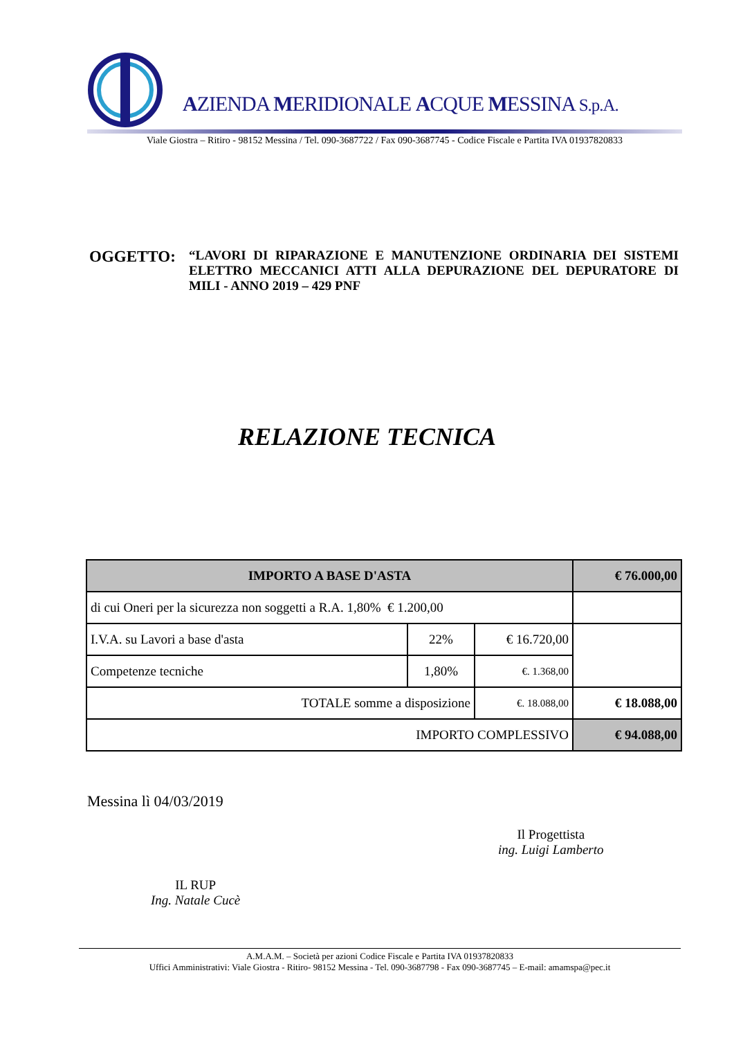AZIENDA MERIDIONALE ACQUE MESSINA S.p.A.
Viale Giostra – Ritiro - 98152 Messina / Tel. 090-3687722 / Fax 090-3687745 - Codice Fiscale e Partita IVA 01937820833
| OGGETTO: | “LAVORI DI RIPARAZIONE E MANUTENZIONE ORDINARIA DEI SISTEMI ELETTRO MECCANICI ATTI ALLA DEPURAZIONE DEL DEPURATORE DI MILI - ANNO 2019 – 429 PNF |
RELAZIONE TECNICA
| IMPORTO A BASE D'ASTA | | | € 76.000,00 |
| --- | --- | --- | --- |
| di cui Oneri per la sicurezza non soggetti a R.A. 1,80% € 1.200,00 | | | |
| I.V.A. su Lavori a base d'asta | 22% | € 16.720,00 | |
| Competenze tecniche | 1,80% | €. 1.368,00 | |
| TOTALE somme a disposizione | | €. 18.088,00 | € 18.088,00 |
| IMPORTO COMPLESSIVO | | | € 94.088,00 |
Messina lì 04/03/2019
Il Progettista
ing. Luigi Lamberto
IL RUP
Ing. Natale Cucè
A.M.A.M. – Società per azioni Codice Fiscale e Partita IVA 01937820833
Uffici Amministrativi: Viale Giostra - Ritiro- 98152 Messina - Tel. 090-3687798 - Fax 090-3687745 – E-mail: amamspa@pec.it